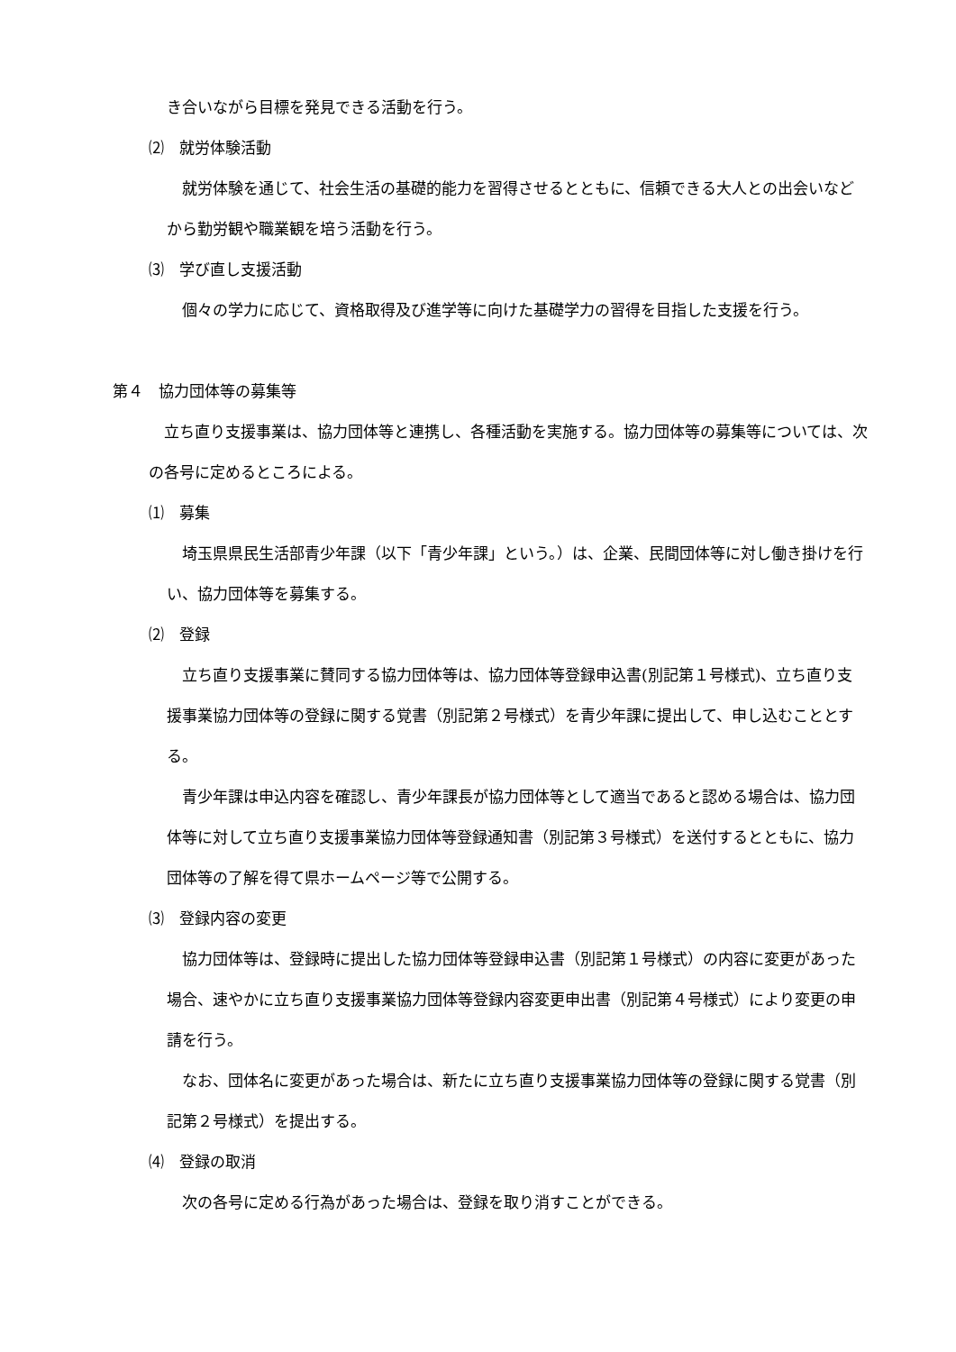き合いながら目標を発見できる活動を行う。
⑵　就労体験活動
　就労体験を通じて、社会生活の基礎的能力を習得させるとともに、信頼できる大人との出会いなどから勤労観や職業観を培う活動を行う。
⑶　学び直し支援活動
　個々の学力に応じて、資格取得及び進学等に向けた基礎学力の習得を目指した支援を行う。
第４　協力団体等の募集等
　立ち直り支援事業は、協力団体等と連携し、各種活動を実施する。協力団体等の募集等については、次の各号に定めるところによる。
⑴　募集
　埼玉県県民生活部青少年課（以下「青少年課」という。）は、企業、民間団体等に対し働き掛けを行い、協力団体等を募集する。
⑵　登録
　立ち直り支援事業に賛同する協力団体等は、協力団体等登録申込書(別記第１号様式)、立ち直り支援事業協力団体等の登録に関する覚書（別記第２号様式）を青少年課に提出して、申し込むこととする。
　青少年課は申込内容を確認し、青少年課長が協力団体等として適当であると認める場合は、協力団体等に対して立ち直り支援事業協力団体等登録通知書（別記第３号様式）を送付するとともに、協力団体等の了解を得て県ホームページ等で公開する。
⑶　登録内容の変更
　協力団体等は、登録時に提出した協力団体等登録申込書（別記第１号様式）の内容に変更があった場合、速やかに立ち直り支援事業協力団体等登録内容変更申出書（別記第４号様式）により変更の申請を行う。
　なお、団体名に変更があった場合は、新たに立ち直り支援事業協力団体等の登録に関する覚書（別記第２号様式）を提出する。
⑷　登録の取消
　次の各号に定める行為があった場合は、登録を取り消すことができる。